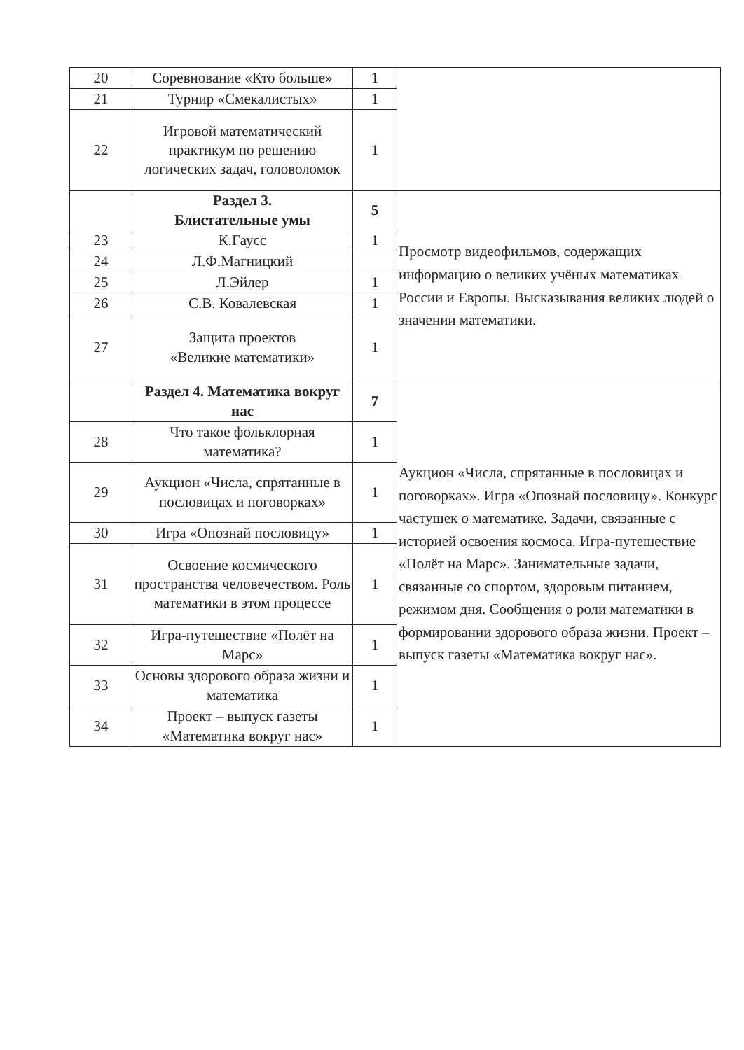| 20 | Соревнование «Кто больше» | 1 | |
| 21 | Турнир «Смекалистых» | 1 | |
| 22 | Игровой математический практикум по решению логических задач, головоломок | 1 | |
| | Раздел 3. Блистательные умы | 5 | Просмотр видеофильмов, содержащих информацию о великих учёных математиках России и Европы. Высказывания великих людей о значении математики. |
| 23 | К.Гаусс | 1 | |
| 24 | Л.Ф.Магницкий | | |
| 25 | Л.Эйлер | 1 | |
| 26 | С.В. Ковалевская | 1 | |
| 27 | Защита проектов «Великие математики» | 1 | |
| | Раздел 4. Математика вокруг нас | 7 | Аукцион «Числа, спрятанные в пословицах и поговорках». Игра «Опознай пословицу». Конкурс частушек о математике. Задачи, связанные с историей освоения космоса. Игра-путешествие «Полёт на Марс». Занимательные задачи, связанные со спортом, здоровым питанием, режимом дня. Сообщения о роли математики в формировании здорового образа жизни. Проект – выпуск газеты «Математика вокруг нас». |
| 28 | Что такое фольклорная математика? | 1 | |
| 29 | Аукцион «Числа, спрятанные в пословицах и поговорках» | 1 | |
| 30 | Игра «Опознай пословицу» | 1 | |
| 31 | Освоение космического пространства человечеством. Роль математики в этом процессе | 1 | |
| 32 | Игра-путешествие «Полёт на Марс» | 1 | |
| 33 | Основы здорового образа жизни и математика | 1 | |
| 34 | Проект – выпуск газеты «Математика вокруг нас» | 1 | |